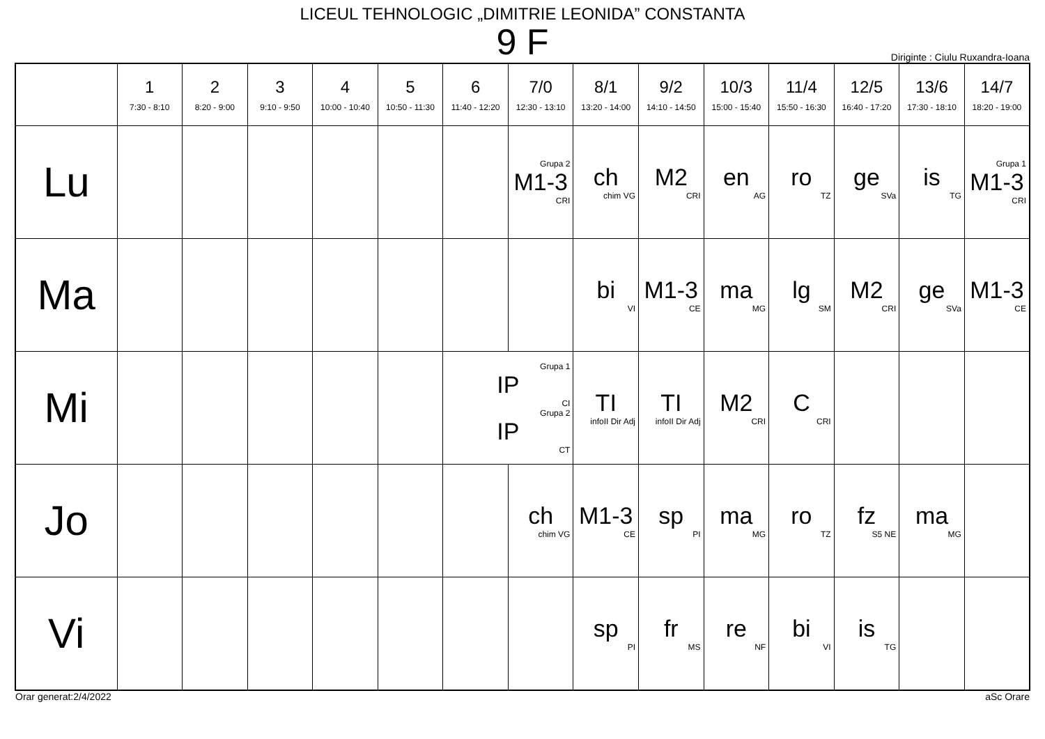LICEUL TEHNOLOGIC „DIMITRIE LEONIDA” CONSTANTA
9 F
Diriginte : Ciulu Ruxandra-Ioana
| | 1 7:30 - 8:10 | 2 8:20 - 9:00 | 3 9:10 - 9:50 | 4 10:00 - 10:40 | 5 10:50 - 11:30 | 6 11:40 - 12:20 | 7/0 12:30 - 13:10 | 8/1 13:20 - 14:00 | 9/2 14:10 - 14:50 | 10/3 15:00 - 15:40 | 11/4 15:50 - 16:30 | 12/5 16:40 - 17:20 | 13/6 17:30 - 18:10 | 14/7 18:20 - 19:00 |
| --- | --- | --- | --- | --- | --- | --- | --- | --- | --- | --- | --- | --- | --- | --- |
| Lu | | | | | | | Grupa 2 M1-3 CRI | ch chim VG | M2 CRI | en AG | ro TZ | ge SVa | is TG | Grupa 1 M1-3 CRI |
| Ma | | | | | | | | bi VI | M1-3 CE | ma MG | lg SM | M2 CRI | ge SVa | M1-3 CE |
| Mi | | | | | | Grupa 1 IP CI Grupa 2 IP CT | | TI infoII Dir Adj | TI infoII Dir Adj | M2 CRI | C CRI | | | |
| Jo | | | | | | | ch chim VG | M1-3 CE | sp PI | ma MG | ro TZ | fz S5 NE | ma MG | |
| Vi | | | | | | | | sp PI | fr MS | re NF | bi VI | is TG | | |
Orar generat:2/4/2022 aSc Orare